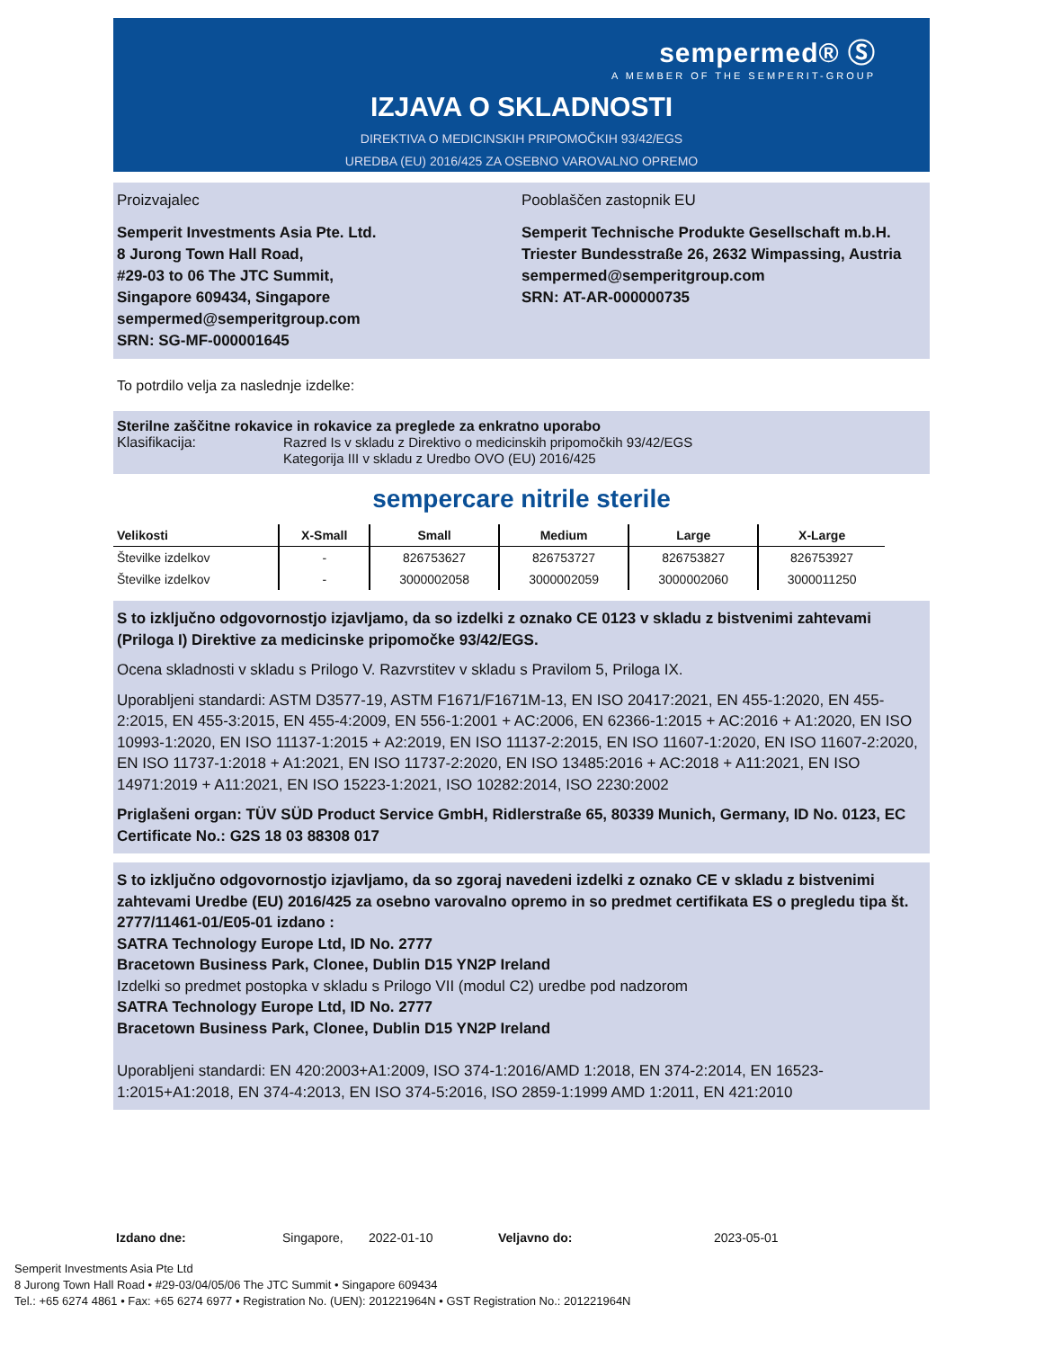sempermed® Ⓢ
A MEMBER OF THE SEMPERIT-GROUP
IZJAVA O SKLADNOSTI
DIREKTIVA O MEDICINSKIH PRIPOMOČKIH 93/42/EGS
UREDBA (EU) 2016/425 ZA OSEBNO VAROVALNO OPREMO
Proizvajalec Pooblaščen zastopnik EU
Semperit Investments Asia Pte. Ltd.
8 Jurong Town Hall Road,
#29-03 to 06 The JTC Summit,
Singapore 609434, Singapore
sempermed@semperitgroup.com
SRN: SG-MF-000001645
Semperit Technische Produkte Gesellschaft m.b.H.
Triester Bundesstraße 26, 2632 Wimpassing, Austria
sempermed@semperitgroup.com
SRN: AT-AR-000000735
To potrdilo velja za naslednje izdelke:
Sterilne zaščitne rokavice in rokavice za preglede za enkratno uporabo
Klasifikacija:
Razred Is v skladu z Direktivo o medicinskih pripomočkih 93/42/EGS
Kategorija III v skladu z Uredbo OVO (EU) 2016/425
sempercare nitrile sterile
| Velikosti | X-Small | Small | Medium | Large | X-Large |
| --- | --- | --- | --- | --- | --- |
| Številke izdelkov | - | 826753627 | 826753727 | 826753827 | 826753927 |
| Številke izdelkov | - | 3000002058 | 3000002059 | 3000002060 | 3000011250 |
S to izključno odgovornostjo izjavljamo, da so izdelki z oznako CE 0123 v skladu z bistvenimi zahtevami (Priloga I) Direktive za medicinske pripomočke 93/42/EGS.
Ocena skladnosti v skladu s Prilogo V. Razvrstitev v skladu s Pravilom 5, Priloga IX.
Uporabljeni standardi: ASTM D3577-19, ASTM F1671/F1671M-13, EN ISO 20417:2021, EN 455-1:2020, EN 455-2:2015, EN 455-3:2015, EN 455-4:2009, EN 556-1:2001 + AC:2006, EN 62366-1:2015 + AC:2016 + A1:2020, EN ISO 10993-1:2020, EN ISO 11137-1:2015 + A2:2019, EN ISO 11137-2:2015, EN ISO 11607-1:2020, EN ISO 11607-2:2020, EN ISO 11737-1:2018 + A1:2021, EN ISO 11737-2:2020, EN ISO 13485:2016 + AC:2018 + A11:2021, EN ISO 14971:2019 + A11:2021, EN ISO 15223-1:2021, ISO 10282:2014, ISO 2230:2002
Priglašeni organ: TÜV SÜD Product Service GmbH, Ridlerstraße 65, 80339 Munich, Germany, ID No. 0123, EC Certificate No.: G2S 18 03 88308 017
S to izključno odgovornostjo izjavljamo, da so zgoraj navedeni izdelki z oznako CE v skladu z bistvenimi zahtevami Uredbe (EU) 2016/425 za osebno varovalno opremo in so predmet certifikata ES o pregledu tipa št. 2777/11461-01/E05-01 izdano :
SATRA Technology Europe Ltd, ID No. 2777
Bracetown Business Park, Clonee, Dublin D15 YN2P Ireland
Izdelki so predmet postopka v skladu s Prilogo VII (modul C2) uredbe pod nadzorom
SATRA Technology Europe Ltd, ID No. 2777
Bracetown Business Park, Clonee, Dublin D15 YN2P Ireland
Uporabljeni standardi: EN 420:2003+A1:2009, ISO 374-1:2016/AMD 1:2018, EN 374-2:2014, EN 16523-1:2015+A1:2018, EN 374-4:2013, EN ISO 374-5:2016, ISO 2859-1:1999 AMD 1:2011, EN 421:2010
Izdano dne: Singapore, 2022-01-10 Veljavno do: 2023-05-01
Semperit Investments Asia Pte Ltd
8 Jurong Town Hall Road • #29-03/04/05/06 The JTC Summit • Singapore 609434
Tel.: +65 6274 4861 • Fax: +65 6274 6977 • Registration No. (UEN): 201221964N • GST Registration No.: 201221964N